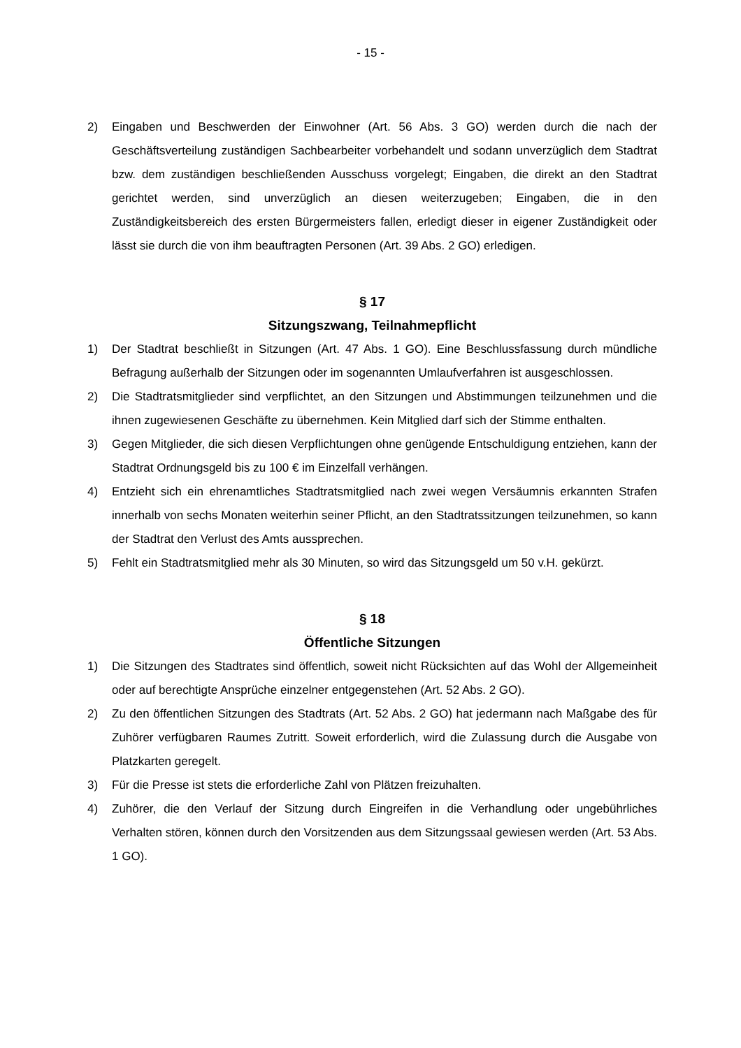- 15 -
2) Eingaben und Beschwerden der Einwohner (Art. 56 Abs. 3 GO) werden durch die nach der Geschäftsverteilung zuständigen Sachbearbeiter vorbehandelt und sodann unverzüglich dem Stadtrat bzw. dem zuständigen beschließenden Ausschuss vorgelegt; Eingaben, die direkt an den Stadtrat gerichtet werden, sind unverzüglich an diesen weiterzugeben; Eingaben, die in den Zuständigkeitsbereich des ersten Bürgermeisters fallen, erledigt dieser in eigener Zuständigkeit oder lässt sie durch die von ihm beauftragten Personen (Art. 39 Abs. 2 GO) erledigen.
§ 17
Sitzungszwang, Teilnahmepflicht
1) Der Stadtrat beschließt in Sitzungen (Art. 47 Abs. 1 GO). Eine Beschlussfassung durch mündliche Befragung außerhalb der Sitzungen oder im sogenannten Umlaufverfahren ist ausgeschlossen.
2) Die Stadtratsmitglieder sind verpflichtet, an den Sitzungen und Abstimmungen teilzunehmen und die ihnen zugewiesenen Geschäfte zu übernehmen. Kein Mitglied darf sich der Stimme enthalten.
3) Gegen Mitglieder, die sich diesen Verpflichtungen ohne genügende Entschuldigung entziehen, kann der Stadtrat Ordnungsgeld bis zu 100 € im Einzelfall verhängen.
4) Entzieht sich ein ehrenamtliches Stadtratsmitglied nach zwei wegen Versäumnis erkannten Strafen innerhalb von sechs Monaten weiterhin seiner Pflicht, an den Stadtratssitzungen teilzunehmen, so kann der Stadtrat den Verlust des Amts aussprechen.
5) Fehlt ein Stadtratsmitglied mehr als 30 Minuten, so wird das Sitzungsgeld um 50 v.H. gekürzt.
§ 18
Öffentliche Sitzungen
1) Die Sitzungen des Stadtrates sind öffentlich, soweit nicht Rücksichten auf das Wohl der Allgemeinheit oder auf berechtigte Ansprüche einzelner entgegenstehen (Art. 52 Abs. 2 GO).
2) Zu den öffentlichen Sitzungen des Stadtrats (Art. 52 Abs. 2 GO) hat jedermann nach Maßgabe des für Zuhörer verfügbaren Raumes Zutritt. Soweit erforderlich, wird die Zulassung durch die Ausgabe von Platzkarten geregelt.
3) Für die Presse ist stets die erforderliche Zahl von Plätzen freizuhalten.
4) Zuhörer, die den Verlauf der Sitzung durch Eingreifen in die Verhandlung oder ungebührliches Verhalten stören, können durch den Vorsitzenden aus dem Sitzungssaal gewiesen werden (Art. 53 Abs. 1 GO).